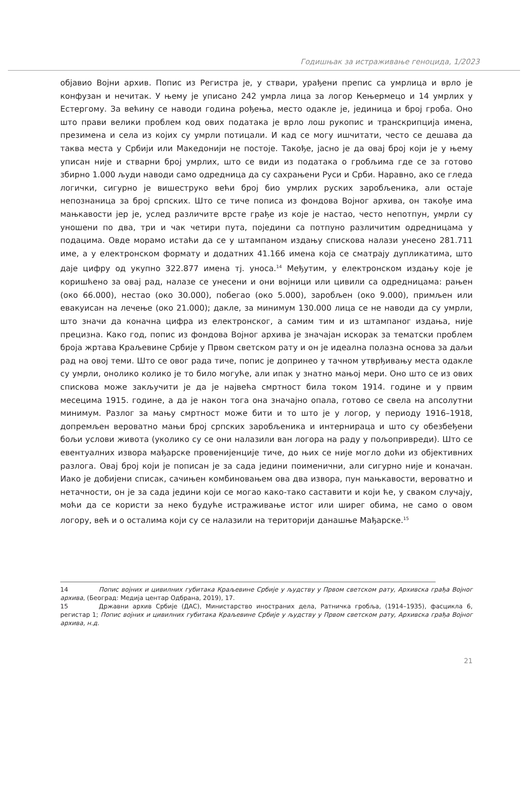Годишњак за истраживање геноцида, 1/2023
објавио Војни архив. Попис из Регистра је, у ствари, урађени препис са умрлица и врло је конфузан и нечитак. У њему је уписано 242 умрла лица за логор Кењермецо и 14 умрлих у Естергому. За већину се наводи година рођења, место одакле је, јединица и број гроба. Оно што прави велики проблем код ових података је врло лош рукопис и транскрипција имена, презимена и села из којих су умрли потицали. И кад се могу ишчитати, често се дешава да таква места у Србији или Македонији не постоје. Такође, јасно је да овај број који је у њему уписан није и стварни број умрлих, што се види из података о гробљима где се за готово збирно 1.000 људи наводи само одредница да су сахрањени Руси и Срби. Наравно, ако се гледа логички, сигурно је вишеструко већи број био умрлих руских заробљеника, али остаје непознаница за број српских. Што се тиче пописа из фондова Војног архива, он такође има мањкавости јер је, услед различите врсте грађе из које је настао, често непотпун, умрли су уношени по два, три и чак четири пута, поједини са потпуно различитим одредницама у подацима. Овде морамо истаћи да се у штампаном издању спискова налази унесено 281.711 име, а у електронском формату и додатних 41.166 имена која се сматрају дупликатима, што даје цифру од укупно 322.877 имена тј. уноса.<sup>14</sup> Међутим, у електронском издању које је коришћено за овај рад, налазе се унесени и они војници или цивили са одредницама: рањен (око 66.000), нестао (око 30.000), побегао (око 5.000), заробљен (око 9.000), примљен или евакуисан на лечење (око 21.000); дакле, за минимум 130.000 лица се не наводи да су умрли, што значи да коначна цифра из електронског, а самим тим и из штампаног издања, није прецизна. Како год, попис из фондова Војног архива је значајан искорак за тематски проблем броја жртава Краљевине Србије у Првом светском рату и он је идеална полазна основа за даљи рад на овој теми. Што се овог рада тиче, попис је допринео у тачном утврђивању места одакле су умрли, онолико колико је то било могуће, али ипак у знатно мањој мери. Оно што се из ових спискова може закључити је да је највећа смртност била током 1914. године и у првим месецима 1915. године, а да је након тога она значајно опала, готово се свела на апсолутни минимум. Разлог за мању смртност може бити и то што је у логор, у периоду 1916–1918, допремљен вероватно мањи број српских заробљеника и интернираца и што су обезбеђени бољи услови живота (уколико су се они налазили ван логора на раду у пољопривреди). Што се евентуалних извора мађарске провенијенције тиче, до њих се није могло доћи из објективних разлога. Овај број који је пописан је за сада једини поименични, али сигурно није и коначан. Иако је добијени списак, сачињен комбиновањем ова два извора, пун мањкавости, вероватно и нетачности, он је за сада једини који се могао како-тако саставити и који ће, у сваком случају, моћи да се користи за неко будуће истраживање истог или ширег обима, не само о овом логору, већ и о осталима који су се налазили на територији данашње Мађарске.<sup>15</sup>
14 Попис војних и цивилних губитака Краљевине Србије у људству у Првом светском рату, Архивска грађа Војног архива, (Београд: Медија центар Одбрана, 2019), 17.
15 Државни архив Србије (ДАС), Министарство иностраних дела, Ратничка гробља, (1914–1935), фасцикла 6, регистар 1; Попис војних и цивилних губитака Краљевине Србије у људству у Првом светском рату, Архивска грађа Војног архива, н.д.
21